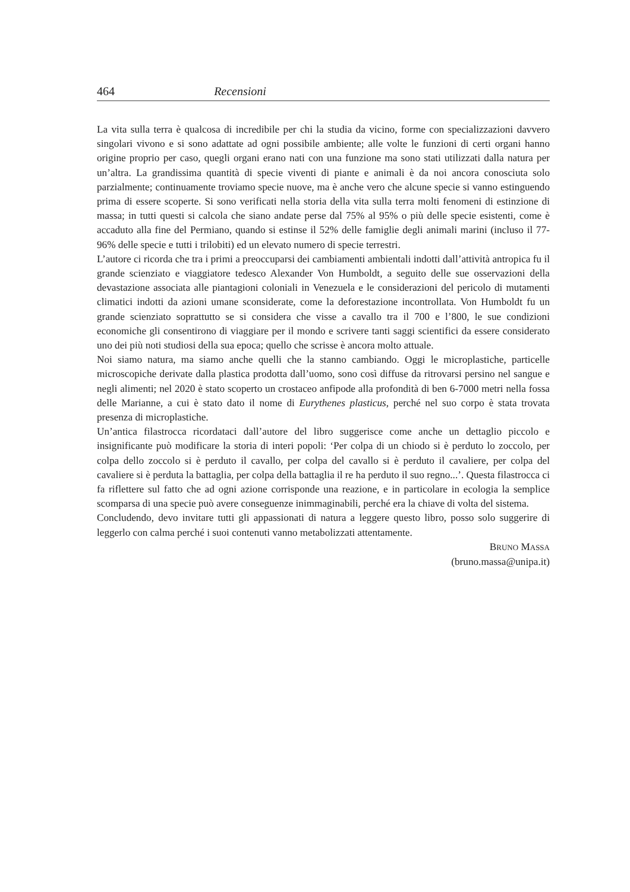464 Recensioni
La vita sulla terra è qualcosa di incredibile per chi la studia da vicino, forme con specializzazioni davvero singolari vivono e si sono adattate ad ogni possibile ambiente; alle volte le funzioni di certi organi hanno origine proprio per caso, quegli organi erano nati con una funzione ma sono stati utilizzati dalla natura per un’altra. La grandissima quantità di specie viventi di piante e animali è da noi ancora conosciuta solo parzialmente; continuamente troviamo specie nuove, ma è anche vero che alcune specie si vanno estinguendo prima di essere scoperte. Si sono verificati nella storia della vita sulla terra molti fenomeni di estinzione di massa; in tutti questi si calcola che siano andate perse dal 75% al 95% o più delle specie esistenti, come è accaduto alla fine del Permiano, quando si estinse il 52% delle famiglie degli animali marini (incluso il 77-96% delle specie e tutti i trilobiti) ed un elevato numero di specie terrestri.
L’autore ci ricorda che tra i primi a preoccuparsi dei cambiamenti ambientali indotti dall’attività antropica fu il grande scienziato e viaggiatore tedesco Alexander Von Humboldt, a seguito delle sue osservazioni della devastazione associata alle piantagioni coloniali in Venezuela e le considerazioni del pericolo di mutamenti climatici indotti da azioni umane sconsiderate, come la deforestazione incontrollata. Von Humboldt fu un grande scienziato soprattutto se si considera che visse a cavallo tra il 700 e l’800, le sue condizioni economiche gli consentirono di viaggiare per il mondo e scrivere tanti saggi scientifici da essere considerato uno dei più noti studiosi della sua epoca; quello che scrisse è ancora molto attuale.
Noi siamo natura, ma siamo anche quelli che la stanno cambiando. Oggi le microplastiche, particelle microscopiche derivate dalla plastica prodotta dall’uomo, sono così diffuse da ritrovarsi persino nel sangue e negli alimenti; nel 2020 è stato scoperto un crostaceo anfipode alla profondità di ben 6-7000 metri nella fossa delle Marianne, a cui è stato dato il nome di Eurythenes plasticus, perché nel suo corpo è stata trovata presenza di microplastiche.
Un’antica filastrocca ricordataci dall’autore del libro suggerisce come anche un dettaglio piccolo e insignificante può modificare la storia di interi popoli: ‘Per colpa di un chiodo si è perduto lo zoccolo, per colpa dello zoccolo si è perduto il cavallo, per colpa del cavallo si è perduto il cavaliere, per colpa del cavaliere si è perduta la battaglia, per colpa della battaglia il re ha perduto il suo regno...’. Questa filastrocca ci fa riflettere sul fatto che ad ogni azione corrisponde una reazione, e in particolare in ecologia la semplice scomparsa di una specie può avere conseguenze inimmaginabili, perché era la chiave di volta del sistema.
Concludendo, devo invitare tutti gli appassionati di natura a leggere questo libro, posso solo suggerire di leggerlo con calma perché i suoi contenuti vanno metabolizzati attentamente.
BRUNO MASSA
(bruno.massa@unipa.it)